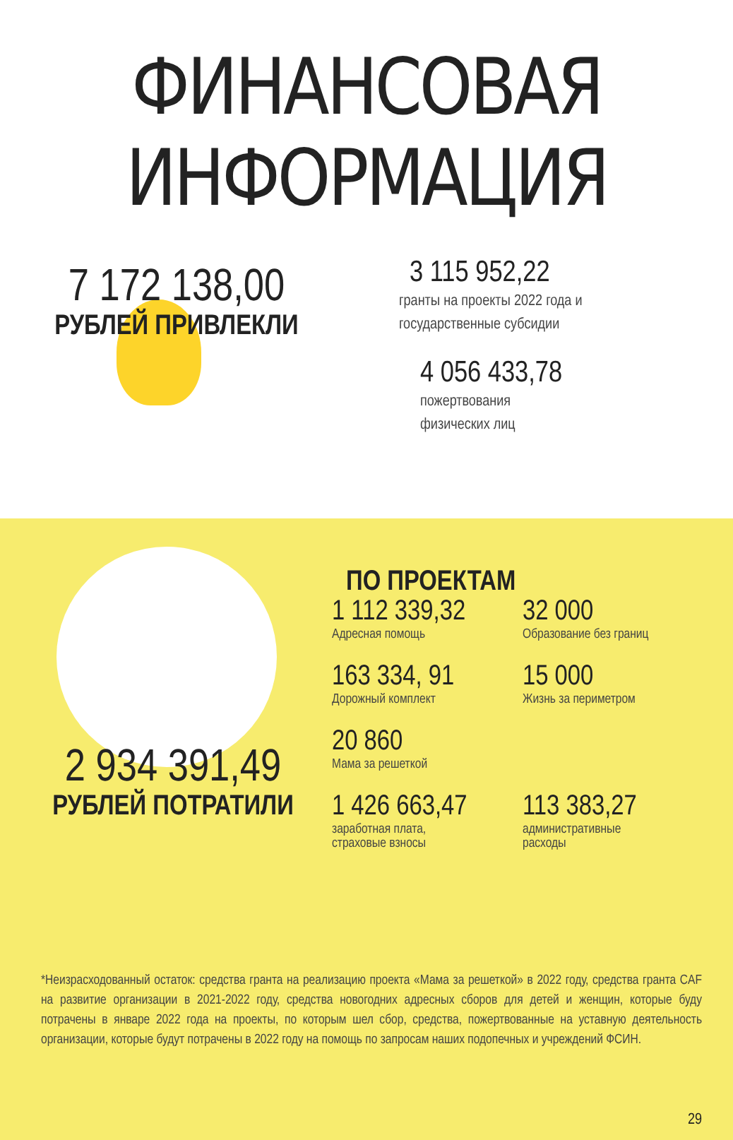ФИНАНСОВАЯ ИНФОРМАЦИЯ
7 172 138,00
РУБЛЕЙ ПРИВЛЕКЛИ
3 115 952,22
гранты на проекты 2022 года и
государственные субсидии
4 056 433,78
пожертвования
физических лиц
2 934 391,49
РУБЛЕЙ ПОТРАТИЛИ
ПО ПРОЕКТАМ
1 112 339,32
Адресная помощь
32 000
Образование без границ
163 334, 91
Дорожный комплект
15 000
Жизнь за периметром
20 860
Мама за решеткой
1 426 663,47
заработная плата,
страховые взносы
113 383,27
административные
расходы
*Неизрасходованный остаток: средства гранта на реализацию проекта «Мама за решеткой» в 2022 году, средства гранта CAF на развитие организации в 2021-2022 году, средства новогодних адресных сборов для детей и женщин, которые буду потрачены в январе 2022 года на проекты, по которым шел сбор, средства, пожертвованные на уставную деятельность организации, которые будут потрачены в 2022 году на помощь по запросам наших подопечных и учреждений ФСИН.
29